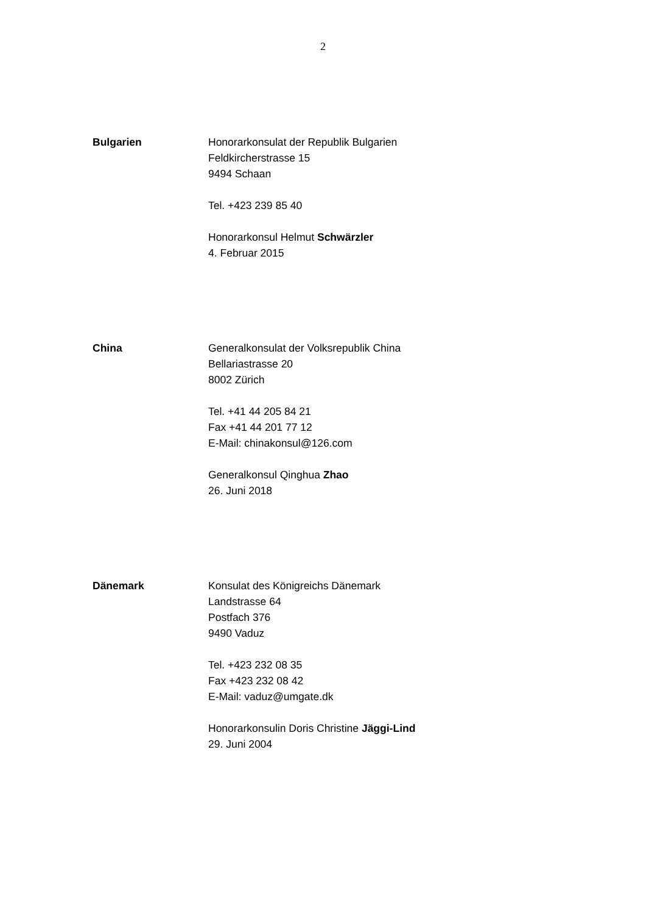2
Bulgarien Honorarkonsulat der Republik Bulgarien
Feldkircherstrasse 15
9494 Schaan
Tel. +423 239 85 40
Honorarkonsul Helmut Schwärzler
4. Februar 2015
China Generalkonsulat der Volksrepublik China
Bellariastrasse 20
8002 Zürich
Tel. +41 44 205 84 21
Fax +41 44 201 77 12
E-Mail: chinakonsul@126.com
Generalkonsul Qinghua Zhao
26. Juni 2018
Dänemark Konsulat des Königreichs Dänemark
Landstrasse 64
Postfach 376
9490 Vaduz
Tel. +423 232 08 35
Fax +423 232 08 42
E-Mail: vaduz@umgate.dk
Honorarkonsulin Doris Christine Jäggi-Lind
29. Juni 2004